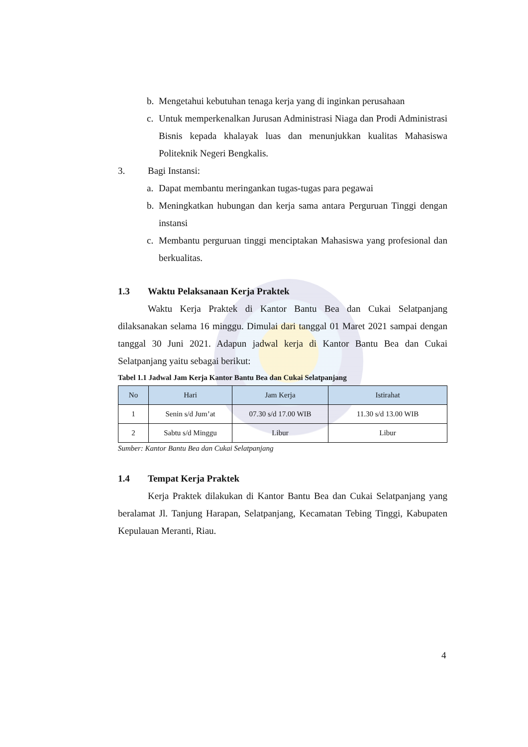b. Mengetahui kebutuhan tenaga kerja yang di inginkan perusahaan
c. Untuk memperkenalkan Jurusan Administrasi Niaga dan Prodi Administrasi Bisnis kepada khalayak luas dan menunjukkan kualitas Mahasiswa Politeknik Negeri Bengkalis.
3. Bagi Instansi:
a. Dapat membantu meringankan tugas-tugas para pegawai
b. Meningkatkan hubungan dan kerja sama antara Perguruan Tinggi dengan instansi
c. Membantu perguruan tinggi menciptakan Mahasiswa yang profesional dan berkualitas.
1.3 Waktu Pelaksanaan Kerja Praktek
Waktu Kerja Praktek di Kantor Bantu Bea dan Cukai Selatpanjang dilaksanakan selama 16 minggu. Dimulai dari tanggal 01 Maret 2021 sampai dengan tanggal 30 Juni 2021. Adapun jadwal kerja di Kantor Bantu Bea dan Cukai Selatpanjang yaitu sebagai berikut:
Tabel 1.1 Jadwal Jam Kerja Kantor Bantu Bea dan Cukai Selatpanjang
| No | Hari | Jam Kerja | Istirahat |
| --- | --- | --- | --- |
| 1 | Senin s/d Jum’at | 07.30 s/d 17.00 WIB | 11.30 s/d 13.00 WIB |
| 2 | Sabtu s/d Minggu | Libur | Libur |
Sumber: Kantor Bantu Bea dan Cukai Selatpanjang
1.4 Tempat Kerja Praktek
Kerja Praktek dilakukan di Kantor Bantu Bea dan Cukai Selatpanjang yang beralamat Jl. Tanjung Harapan, Selatpanjang, Kecamatan Tebing Tinggi, Kabupaten Kepulauan Meranti, Riau.
4